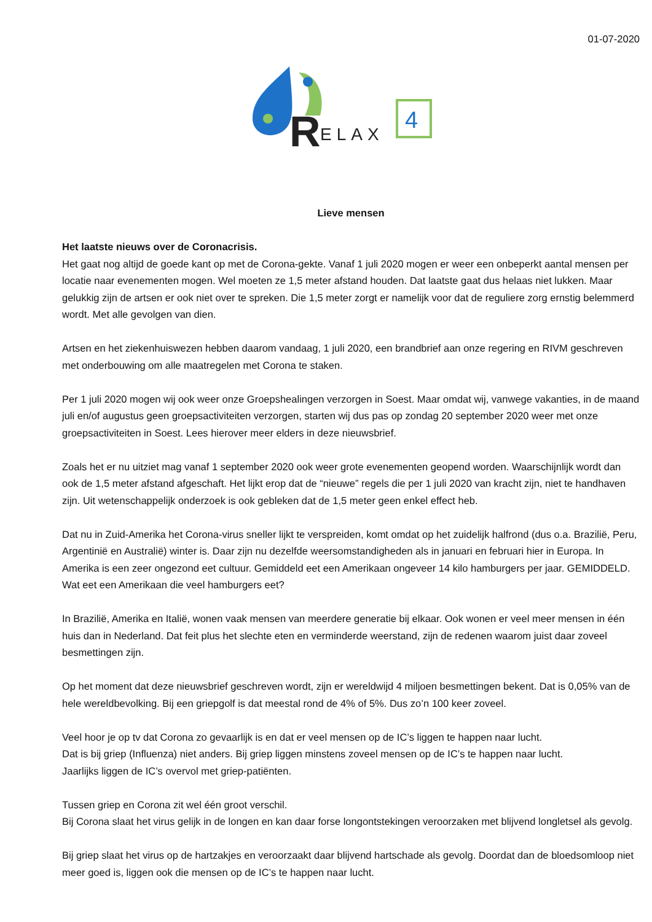01-07-2020
R
ELAX
4
Lieve mensen
Het laatste nieuws over de Coronacrisis.
Het gaat nog altijd de goede kant op met de Corona-gekte. Vanaf 1 juli 2020 mogen er weer een onbeperkt aantal mensen per locatie naar evenementen mogen. Wel moeten ze 1,5 meter afstand houden. Dat laatste gaat dus helaas niet lukken. Maar gelukkig zijn de artsen er ook niet over te spreken. Die 1,5 meter zorgt er namelijk voor dat de reguliere zorg ernstig belemmerd wordt. Met alle gevolgen van dien.
Artsen en het ziekenhuiswezen hebben daarom vandaag, 1 juli 2020, een brandbrief aan onze regering en RIVM geschreven met onderbouwing om alle maatregelen met Corona te staken.
Per 1 juli 2020 mogen wij ook weer onze Groepshealingen verzorgen in Soest. Maar omdat wij, vanwege vakanties, in de maand juli en/of augustus geen groepsactiviteiten verzorgen, starten wij dus pas op zondag 20 september 2020 weer met onze groepsactiviteiten in Soest. Lees hierover meer elders in deze nieuwsbrief.
Zoals het er nu uitziet mag vanaf 1 september 2020 ook weer grote evenementen geopend worden. Waarschijnlijk wordt dan ook de 1,5 meter afstand afgeschaft. Het lijkt erop dat de “nieuwe” regels die per 1 juli 2020 van kracht zijn, niet te handhaven zijn. Uit wetenschappelijk onderzoek is ook gebleken dat de 1,5 meter geen enkel effect heb.
Dat nu in Zuid-Amerika het Corona-virus sneller lijkt te verspreiden, komt omdat op het zuidelijk halfrond (dus o.a. Brazilië, Peru, Argentinië en Australië) winter is. Daar zijn nu dezelfde weersomstandigheden als in januari en februari hier in Europa. In Amerika is een zeer ongezond eet cultuur. Gemiddeld eet een Amerikaan ongeveer 14 kilo hamburgers per jaar. GEMIDDELD. Wat eet een Amerikaan die veel hamburgers eet?
In Brazilië, Amerika en Italië, wonen vaak mensen van meerdere generatie bij elkaar. Ook wonen er veel meer mensen in één huis dan in Nederland. Dat feit plus het slechte eten en verminderde weerstand, zijn de redenen waarom juist daar zoveel besmettingen zijn.
Op het moment dat deze nieuwsbrief geschreven wordt, zijn er wereldwijd 4 miljoen besmettingen bekent. Dat is 0,05% van de hele wereldbevolking. Bij een griepgolf is dat meestal rond de 4% of 5%. Dus zo’n 100 keer zoveel.
Veel hoor je op tv dat Corona zo gevaarlijk is en dat er veel mensen op de IC’s liggen te happen naar lucht.
Dat is bij griep (Influenza) niet anders. Bij griep liggen minstens zoveel mensen op de IC’s te happen naar lucht.
Jaarlijks liggen de IC’s overvol met griep-patiënten.
Tussen griep en Corona zit wel één groot verschil.
Bij Corona slaat het virus gelijk in de longen en kan daar forse longontstekingen veroorzaken met blijvend longletsel als gevolg.
Bij griep slaat het virus op de hartzakjes en veroorzaakt daar blijvend hartschade als gevolg. Doordat dan de bloedsomloop niet meer goed is, liggen ook die mensen op de IC’s te happen naar lucht.